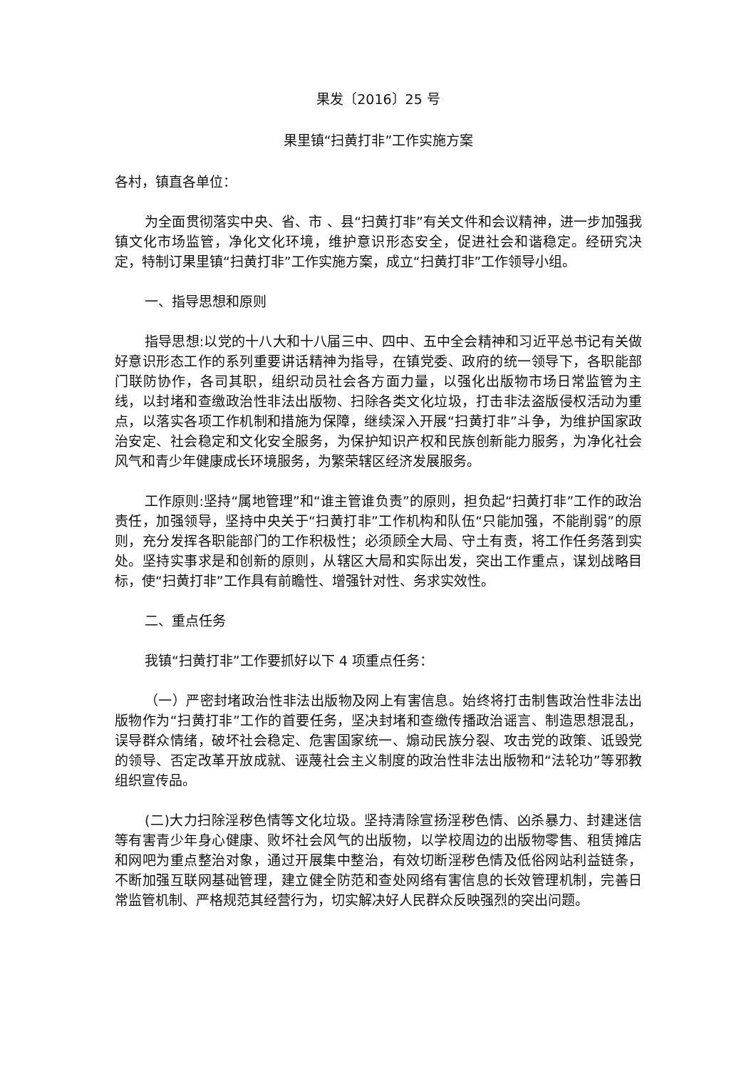果发〔2016〕25 号
果里镇“扫黄打非”工作实施方案
各村，镇直各单位：
为全面贯彻落实中央、省、市 、县“扫黄打非”有关文件和会议精神，进一步加强我镇文化市场监管，净化文化环境，维护意识形态安全，促进社会和谐稳定。经研究决定，特制订果里镇“扫黄打非”工作实施方案，成立“扫黄打非”工作领导小组。
一、指导思想和原则
指导思想:以党的十八大和十八届三中、四中、五中全会精神和习近平总书记有关做好意识形态工作的系列重要讲话精神为指导，在镇党委、政府的统一领导下，各职能部门联防协作，各司其职，组织动员社会各方面力量，以强化出版物市场日常监管为主线，以封堵和查缴政治性非法出版物、扫除各类文化垃圾，打击非法盗版侵权活动为重点，以落实各项工作机制和措施为保障，继续深入开展“扫黄打非”斗争，为维护国家政治安定、社会稳定和文化安全服务，为保护知识产权和民族创新能力服务，为净化社会风气和青少年健康成长环境服务，为繁荣辖区经济发展服务。
工作原则:坚持“属地管理”和“谁主管谁负责”的原则，担负起“扫黄打非”工作的政治责任，加强领导，坚持中央关于“扫黄打非”工作机构和队伍“只能加强，不能削弱”的原则，充分发挥各职能部门的工作积极性；必须顾全大局、守土有责，将工作任务落到实处。坚持实事求是和创新的原则，从辖区大局和实际出发，突出工作重点，谋划战略目标，使“扫黄打非”工作具有前瞻性、增强针对性、务求实效性。
二、重点任务
我镇“扫黄打非”工作要抓好以下 4 项重点任务：
（一）严密封堵政治性非法出版物及网上有害信息。始终将打击制售政治性非法出版物作为“扫黄打非”工作的首要任务，坚决封堵和查缴传播政治谣言、制造思想混乱，误导群众情绪，破坏社会稳定、危害国家统一、煽动民族分裂、攻击党的政策、诋毁党的领导、否定改革开放成就、诬蔑社会主义制度的政治性非法出版物和“法轮功”等邪教组织宣传品。
(二)大力扫除淫秽色情等文化垃圾。坚持清除宣扬淫秽色情、凶杀暴力、封建迷信等有害青少年身心健康、败坏社会风气的出版物，以学校周边的出版物零售、租赁摊店和网吧为重点整治对象，通过开展集中整治，有效切断淫秽色情及低俗网站利益链条，不断加强互联网基础管理，建立健全防范和查处网络有害信息的长效管理机制，完善日常监管机制、严格规范其经营行为，切实解决好人民群众反映强烈的突出问题。